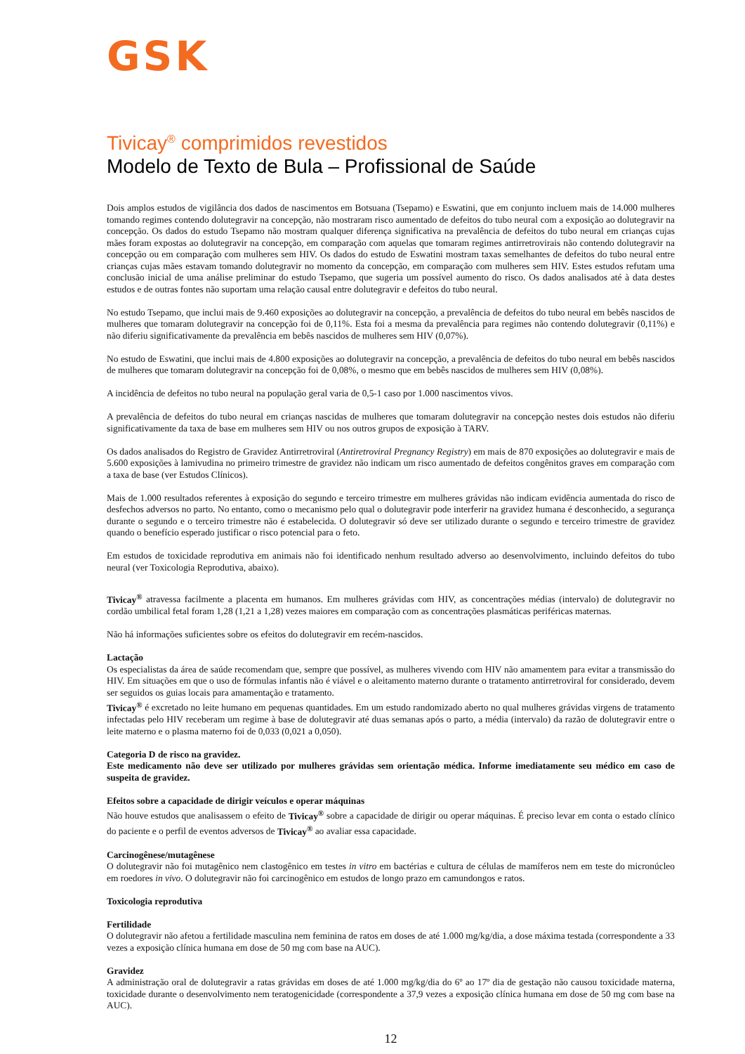GSK
Tivicay<sup>®</sup> comprimidos revestidos
Modelo de Texto de Bula – Profissional de Saúde
Dois amplos estudos de vigilância dos dados de nascimentos em Botsuana (Tsepamo) e Eswatini, que em conjunto incluem mais de 14.000 mulheres tomando regimes contendo dolutegravir na concepção, não mostraram risco aumentado de defeitos do tubo neural com a exposição ao dolutegravir na concepção. Os dados do estudo Tsepamo não mostram qualquer diferença significativa na prevalência de defeitos do tubo neural em crianças cujas mães foram expostas ao dolutegravir na concepção, em comparação com aquelas que tomaram regimes antirretrovirais não contendo dolutegravir na concepção ou em comparação com mulheres sem HIV. Os dados do estudo de Eswatini mostram taxas semelhantes de defeitos do tubo neural entre crianças cujas mães estavam tomando dolutegravir no momento da concepção, em comparação com mulheres sem HIV. Estes estudos refutam uma conclusão inicial de uma análise preliminar do estudo Tsepamo, que sugeria um possível aumento do risco. Os dados analisados até à data destes estudos e de outras fontes não suportam uma relação causal entre dolutegravir e defeitos do tubo neural.
No estudo Tsepamo, que inclui mais de 9.460 exposições ao dolutegravir na concepção, a prevalência de defeitos do tubo neural em bebês nascidos de mulheres que tomaram dolutegravir na concepção foi de 0,11%. Esta foi a mesma da prevalência para regimes não contendo dolutegravir (0,11%) e não diferiu significativamente da prevalência em bebês nascidos de mulheres sem HIV (0,07%).
No estudo de Eswatini, que inclui mais de 4.800 exposições ao dolutegravir na concepção, a prevalência de defeitos do tubo neural em bebês nascidos de mulheres que tomaram dolutegravir na concepção foi de 0,08%, o mesmo que em bebês nascidos de mulheres sem HIV (0,08%).
A incidência de defeitos no tubo neural na população geral varia de 0,5-1 caso por 1.000 nascimentos vivos.
A prevalência de defeitos do tubo neural em crianças nascidas de mulheres que tomaram dolutegravir na concepção nestes dois estudos não diferiu significativamente da taxa de base em mulheres sem HIV ou nos outros grupos de exposição à TARV.
Os dados analisados do Registro de Gravidez Antirretroviral (Antiretroviral Pregnancy Registry) em mais de 870 exposições ao dolutegravir e mais de 5.600 exposições à lamivudina no primeiro trimestre de gravidez não indicam um risco aumentado de defeitos congênitos graves em comparação com a taxa de base (ver Estudos Clínicos).
Mais de 1.000 resultados referentes à exposição do segundo e terceiro trimestre em mulheres grávidas não indicam evidência aumentada do risco de desfechos adversos no parto. No entanto, como o mecanismo pelo qual o dolutegravir pode interferir na gravidez humana é desconhecido, a segurança durante o segundo e o terceiro trimestre não é estabelecida. O dolutegravir só deve ser utilizado durante o segundo e terceiro trimestre de gravidez quando o benefício esperado justificar o risco potencial para o feto.
Em estudos de toxicidade reprodutiva em animais não foi identificado nenhum resultado adverso ao desenvolvimento, incluindo defeitos do tubo neural (ver Toxicologia Reprodutiva, abaixo).
Tivicay<sup>®</sup> atravessa facilmente a placenta em humanos. Em mulheres grávidas com HIV, as concentrações médias (intervalo) de dolutegravir no cordão umbilical fetal foram 1,28 (1,21 a 1,28) vezes maiores em comparação com as concentrações plasmáticas periféricas maternas.
Não há informações suficientes sobre os efeitos do dolutegravir em recém-nascidos.
Lactação
Os especialistas da área de saúde recomendam que, sempre que possível, as mulheres vivendo com HIV não amamentem para evitar a transmissão do HIV. Em situações em que o uso de fórmulas infantis não é viável e o aleitamento materno durante o tratamento antirretroviral for considerado, devem ser seguidos os guias locais para amamentação e tratamento.
Tivicay<sup>®</sup> é excretado no leite humano em pequenas quantidades. Em um estudo randomizado aberto no qual mulheres grávidas virgens de tratamento infectadas pelo HIV receberam um regime à base de dolutegravir até duas semanas após o parto, a média (intervalo) da razão de dolutegravir entre o leite materno e o plasma materno foi de 0,033 (0,021 a 0,050).
Categoria D de risco na gravidez.
Este medicamento não deve ser utilizado por mulheres grávidas sem orientação médica. Informe imediatamente seu médico em caso de suspeita de gravidez.
Efeitos sobre a capacidade de dirigir veículos e operar máquinas
Não houve estudos que analisassem o efeito de Tivicay<sup>®</sup> sobre a capacidade de dirigir ou operar máquinas. É preciso levar em conta o estado clínico do paciente e o perfil de eventos adversos de Tivicay<sup>®</sup> ao avaliar essa capacidade.
Carcinogênese/mutagênese
O dolutegravir não foi mutagênico nem clastogênico em testes in vitro em bactérias e cultura de células de mamíferos nem em teste do micronúcleo em roedores in vivo. O dolutegravir não foi carcinogênico em estudos de longo prazo em camundongos e ratos.
Toxicologia reprodutiva
Fertilidade
O dolutegravir não afetou a fertilidade masculina nem feminina de ratos em doses de até 1.000 mg/kg/dia, a dose máxima testada (correspondente a 33 vezes a exposição clínica humana em dose de 50 mg com base na AUC).
Gravidez
A administração oral de dolutegravir a ratas grávidas em doses de até 1.000 mg/kg/dia do 6º ao 17º dia de gestação não causou toxicidade materna, toxicidade durante o desenvolvimento nem teratogenicidade (correspondente a 37,9 vezes a exposição clínica humana em dose de 50 mg com base na AUC).
12